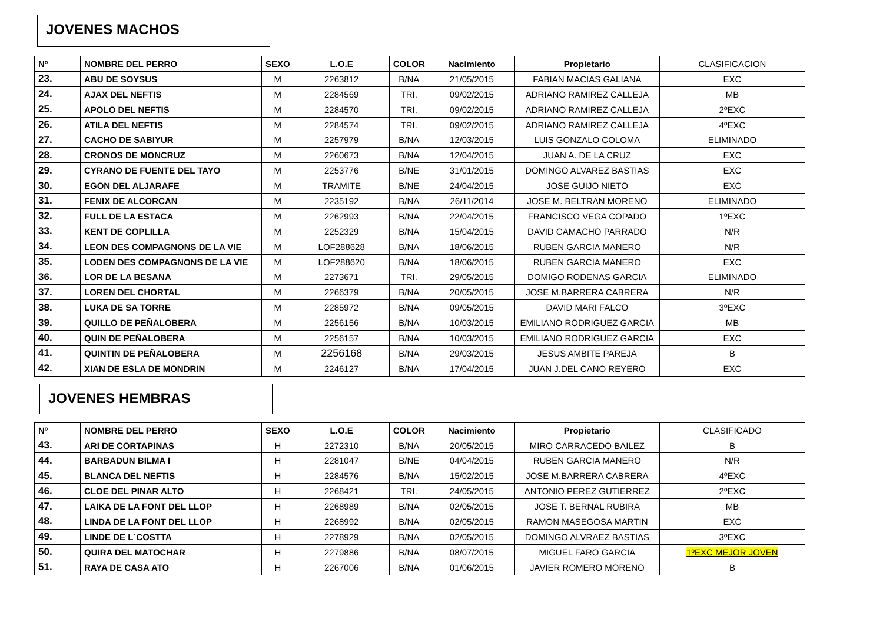JOVENES MACHOS
| Nº | NOMBRE DEL PERRO | SEXO | L.O.E | COLOR | Nacimiento | Propietario | CLASIFICACION |
| --- | --- | --- | --- | --- | --- | --- | --- |
| 23. | ABU DE SOYSUS | M | 2263812 | B/NA | 21/05/2015 | FABIAN MACIAS GALIANA | EXC |
| 24. | AJAX DEL NEFTIS | M | 2284569 | TRI. | 09/02/2015 | ADRIANO RAMIREZ CALLEJA | MB |
| 25. | APOLO DEL NEFTIS | M | 2284570 | TRI. | 09/02/2015 | ADRIANO RAMIREZ CALLEJA | 2ºEXC |
| 26. | ATILA DEL NEFTIS | M | 2284574 | TRI. | 09/02/2015 | ADRIANO RAMIREZ CALLEJA | 4ºEXC |
| 27. | CACHO DE SABIYUR | M | 2257979 | B/NA | 12/03/2015 | LUIS GONZALO COLOMA | ELIMINADO |
| 28. | CRONOS DE MONCRUZ | M | 2260673 | B/NA | 12/04/2015 | JUAN A. DE LA CRUZ | EXC |
| 29. | CYRANO DE FUENTE DEL TAYO | M | 2253776 | B/NE | 31/01/2015 | DOMINGO ALVAREZ BASTIAS | EXC |
| 30. | EGON DEL ALJARAFE | M | TRAMITE | B/NE | 24/04/2015 | JOSE GUIJO NIETO | EXC |
| 31. | FENIX DE ALCORCAN | M | 2235192 | B/NA | 26/11/2014 | JOSE M. BELTRAN MORENO | ELIMINADO |
| 32. | FULL DE LA ESTACA | M | 2262993 | B/NA | 22/04/2015 | FRANCISCO VEGA COPADO | 1ºEXC |
| 33. | KENT DE COPLILLA | M | 2252329 | B/NA | 15/04/2015 | DAVID CAMACHO PARRADO | N/R |
| 34. | LEON DES COMPAGNONS DE LA VIE | M | LOF288628 | B/NA | 18/06/2015 | RUBEN GARCIA MANERO | N/R |
| 35. | LODEN DES COMPAGNONS DE LA VIE | M | LOF288620 | B/NA | 18/06/2015 | RUBEN GARCIA MANERO | EXC |
| 36. | LOR DE LA BESANA | M | 2273671 | TRI. | 29/05/2015 | DOMIGO RODENAS GARCIA | ELIMINADO |
| 37. | LOREN DEL CHORTAL | M | 2266379 | B/NA | 20/05/2015 | JOSE M.BARRERA CABRERA | N/R |
| 38. | LUKA DE SA TORRE | M | 2285972 | B/NA | 09/05/2015 | DAVID MARI FALCO | 3ºEXC |
| 39. | QUILLO DE PEÑALOBERA | M | 2256156 | B/NA | 10/03/2015 | EMILIANO RODRIGUEZ GARCIA | MB |
| 40. | QUIN DE PEÑALOBERA | M | 2256157 | B/NA | 10/03/2015 | EMILIANO RODRIGUEZ GARCIA | EXC |
| 41. | QUINTIN DE PEÑALOBERA | M | 2256168 | B/NA | 29/03/2015 | JESUS AMBITE PAREJA | B |
| 42. | XIAN DE ESLA DE MONDRIN | M | 2246127 | B/NA | 17/04/2015 | JUAN J.DEL CANO REYERO | EXC |
JOVENES HEMBRAS
| Nº | NOMBRE DEL PERRO | SEXO | L.O.E | COLOR | Nacimiento | Propietario | CLASIFICADO |
| --- | --- | --- | --- | --- | --- | --- | --- |
| 43. | ARI DE CORTAPINAS | H | 2272310 | B/NA | 20/05/2015 | MIRO CARRACEDO BAILEZ | B |
| 44. | BARBADUN BILMA I | H | 2281047 | B/NE | 04/04/2015 | RUBEN GARCIA MANERO | N/R |
| 45. | BLANCA DEL NEFTIS | H | 2284576 | B/NA | 15/02/2015 | JOSE M.BARRERA CABRERA | 4ºEXC |
| 46. | CLOE DEL PINAR ALTO | H | 2268421 | TRI. | 24/05/2015 | ANTONIO PEREZ GUTIERREZ | 2ºEXC |
| 47. | LAIKA DE LA FONT DEL LLOP | H | 2268989 | B/NA | 02/05/2015 | JOSE T. BERNAL RUBIRA | MB |
| 48. | LINDA DE LA FONT DEL LLOP | H | 2268992 | B/NA | 02/05/2015 | RAMON MASEGOSA MARTIN | EXC |
| 49. | LINDE DE L´COSTTA | H | 2278929 | B/NA | 02/05/2015 | DOMINGO ALVRAEZ BASTIAS | 3ºEXC |
| 50. | QUIRA DEL MATOCHAR | H | 2279886 | B/NA | 08/07/2015 | MIGUEL FARO GARCIA | 1ºEXC MEJOR JOVEN |
| 51. | RAYA DE CASA ATO | H | 2267006 | B/NA | 01/06/2015 | JAVIER ROMERO MORENO | B |